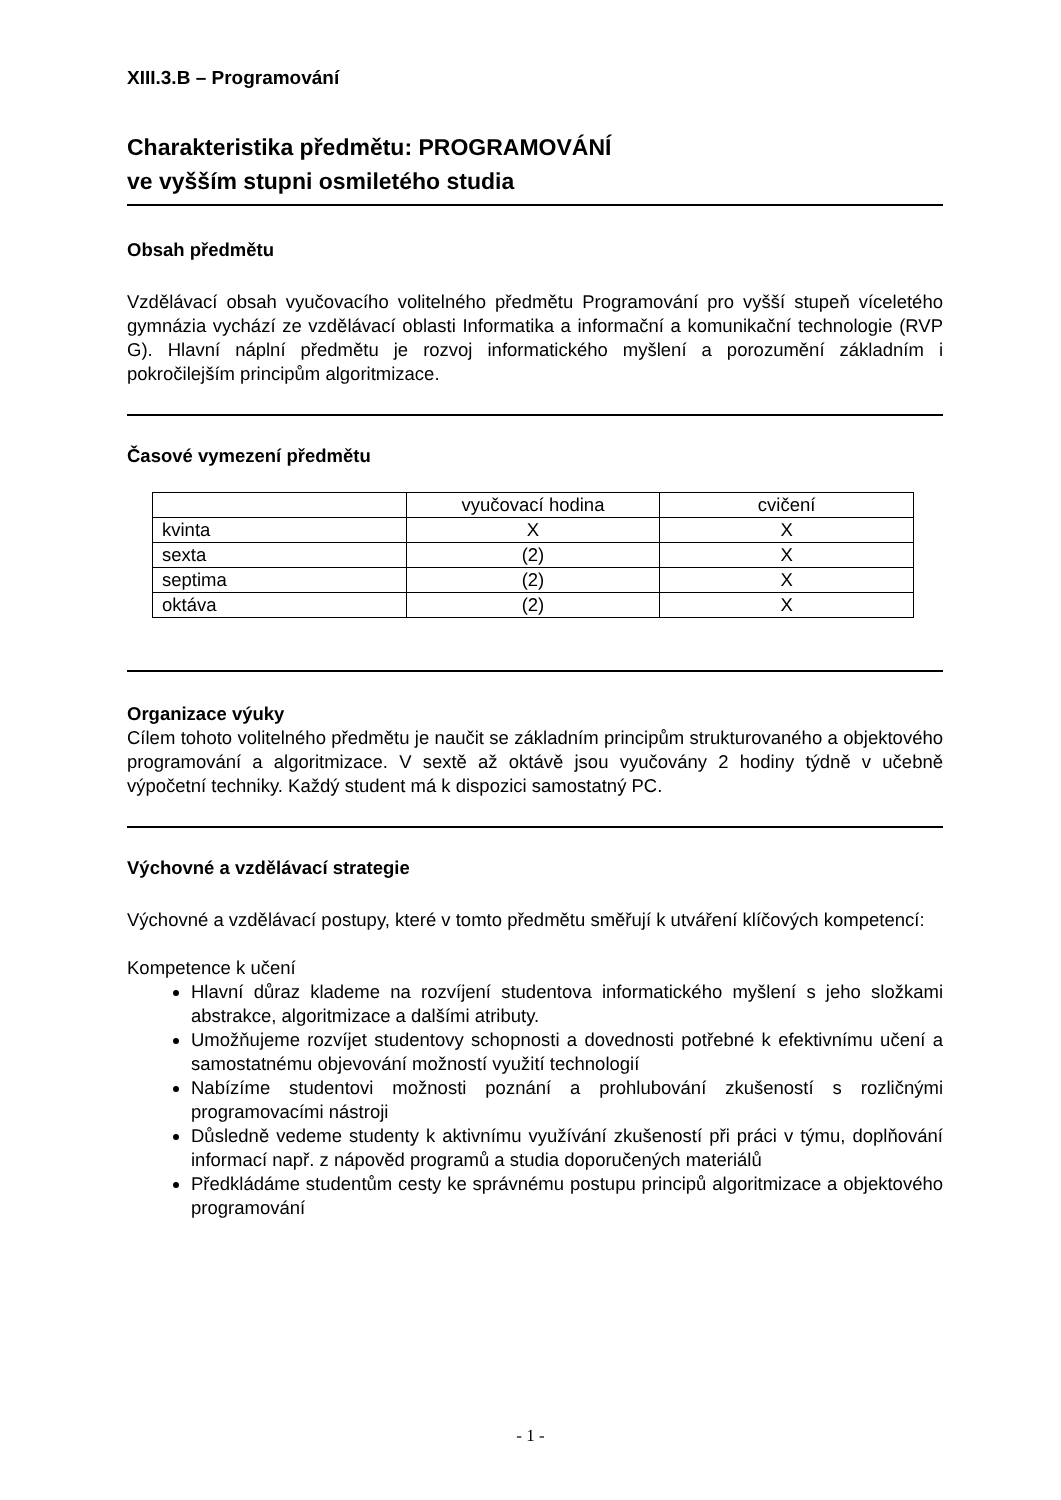XIII.3.B – Programování
Charakteristika předmětu: PROGRAMOVÁNÍ
ve vyšším stupni osmiletého studia
Obsah předmětu
Vzdělávací obsah vyučovacího volitelného předmětu Programování pro vyšší stupeň víceletého gymnázia vychází ze vzdělávací oblasti Informatika a informační a komunikační technologie (RVP G). Hlavní náplní předmětu je rozvoj informatického myšlení a porozumění základním i pokročilejším principům algoritmizace.
Časové vymezení předmětu
| | vyučovací hodina | cvičení |
| kvinta | X | X |
| sexta | (2) | X |
| septima | (2) | X |
| oktáva | (2) | X |
Organizace výuky
Cílem tohoto volitelného předmětu je naučit se základním principům strukturovaného a objektového programování a algoritmizace. V sextě až oktávě jsou vyučovány 2 hodiny týdně v učebně výpočetní techniky. Každý student má k dispozici samostatný PC.
Výchovné a vzdělávací strategie
Výchovné a vzdělávací postupy, které v tomto předmětu směřují k utváření klíčových kompetencí:
Kompetence k učení
Hlavní důraz klademe na rozvíjení studentova informatického myšlení s jeho složkami abstrakce, algoritmizace a dalšími atributy.
Umožňujeme rozvíjet studentovy schopnosti a dovednosti potřebné k efektivnímu učení a samostatnému objevování možností využití technologií
Nabízíme studentovi možnosti poznání a prohlubování zkušeností s rozličnými programovacími nástroji
Důsledně vedeme studenty k aktivnímu využívání zkušeností při práci v týmu, doplňování informací např. z nápověd programů a studia doporučených materiálů
Předkládáme studentům cesty ke správnému postupu principů algoritmizace a objektového programování
- 1 -